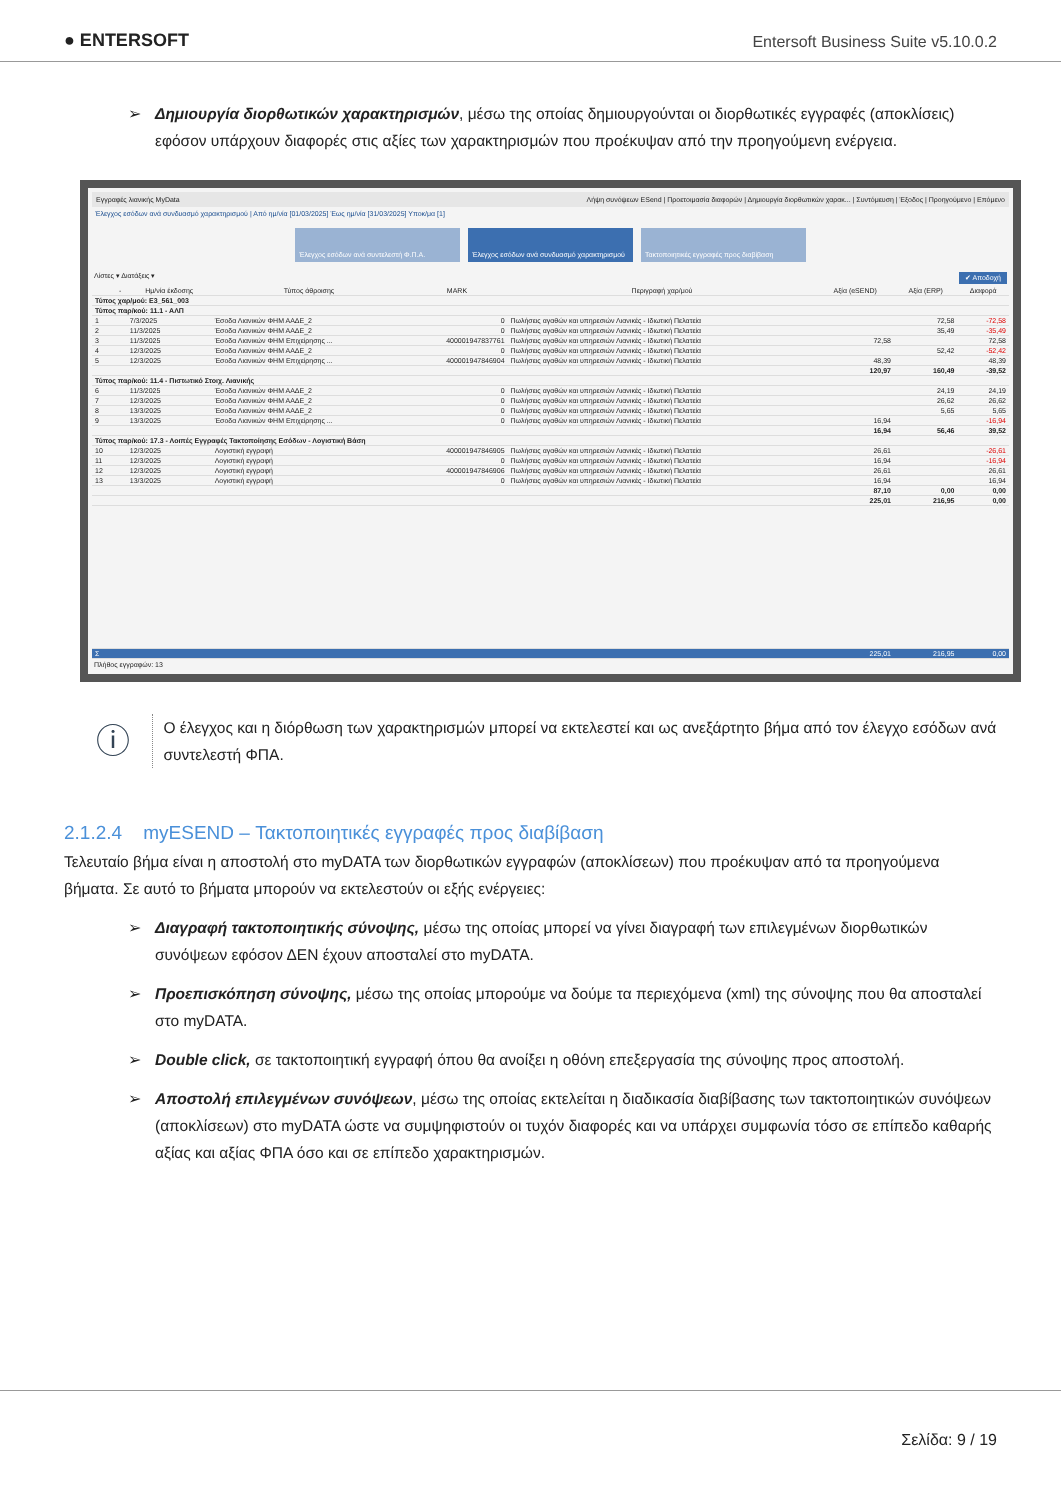● ENTERSOFT
Entersoft Business Suite v5.10.0.2
➢ Δημιουργία διορθωτικών χαρακτηρισμών, μέσω της οποίας δημιουργούνται οι διορθωτικές εγγραφές (αποκλίσεις) εφόσον υπάρχουν διαφορές στις αξίες των χαρακτηρισμών που προέκυψαν από την προηγούμενη ενέργεια.
Εγγραφές λιανικής MyData Λήψη συνόψεων ESend | Προετοιμασία διαφορών | Δημιουργία διορθωτικών χαρακ... | Συντόμευση | Έξοδος | Προηγούμενο | Επόμενο
Έλεγχος εσόδων ανά συνδυασμό χαρακτηρισμού | Από ημ/νία [01/03/2025] Έως ημ/νία [31/03/2025] Υποκ/μα [1]
Έλεγχος εσόδων ανά συντελεστή Φ.Π.Α. Έλεγχος εσόδων ανά συνδυασμό χαρακτηρισμού
Τακτοποιητικές εγγραφές προς διαβίβαση
Λίστες ▾ Διατάξεις ▾ ✔ Αποδοχή
| | - | Ημ/νία έκδοσης | Τύπος άθροισης | MARK | Περιγραφή χαρ/μού | Αξία (eSEND) | Αξία (ERP) | Διαφορά |
| --- | --- | --- | --- | --- | --- | --- | --- | --- |
| Τύπος χαρ/μού: E3_561_003 | | | | | | | | |
| Τύπος παρ/κού: 11.1 - ΑΛΠ | | | | | | | | |
| 1 | | 7/3/2025 | Έσοδα Λιανικών ΦΗΜ ΑΑΔΕ_2 | 0 | Πωλήσεις αγαθών και υπηρεσιών Λιανικές - Ιδιωτική Πελατεία | | 72,58 | -72,58 |
| 2 | | 11/3/2025 | Έσοδα Λιανικών ΦΗΜ ΑΑΔΕ_2 | 0 | Πωλήσεις αγαθών και υπηρεσιών Λιανικές - Ιδιωτική Πελατεία | | 35,49 | -35,49 |
| 3 | | 11/3/2025 | Έσοδα Λιανικών ΦΗΜ Επιχείρησης ... | 400001947837761 | Πωλήσεις αγαθών και υπηρεσιών Λιανικές - Ιδιωτική Πελατεία | 72,58 | | 72,58 |
| 4 | | 12/3/2025 | Έσοδα Λιανικών ΦΗΜ ΑΑΔΕ_2 | 0 | Πωλήσεις αγαθών και υπηρεσιών Λιανικές - Ιδιωτική Πελατεία | | 52,42 | -52,42 |
| 5 | | 12/3/2025 | Έσοδα Λιανικών ΦΗΜ Επιχείρησης ... | 400001947846904 | Πωλήσεις αγαθών και υπηρεσιών Λιανικές - Ιδιωτική Πελατεία | 48,39 | | 48,39 |
| | | | | | | 120,97 | 160,49 | -39,52 |
| Τύπος παρ/κού: 11.4 - Πιστωτικό Στοιχ. Λιανικής | | | | | | | | |
| 6 | | 11/3/2025 | Έσοδα Λιανικών ΦΗΜ ΑΑΔΕ_2 | 0 | Πωλήσεις αγαθών και υπηρεσιών Λιανικές - Ιδιωτική Πελατεία | | 24,19 | 24,19 |
| 7 | | 12/3/2025 | Έσοδα Λιανικών ΦΗΜ ΑΑΔΕ_2 | 0 | Πωλήσεις αγαθών και υπηρεσιών Λιανικές - Ιδιωτική Πελατεία | | 26,62 | 26,62 |
| 8 | | 13/3/2025 | Έσοδα Λιανικών ΦΗΜ ΑΑΔΕ_2 | 0 | Πωλήσεις αγαθών και υπηρεσιών Λιανικές - Ιδιωτική Πελατεία | | 5,65 | 5,65 |
| 9 | | 13/3/2025 | Έσοδα Λιανικών ΦΗΜ Επιχείρησης ... | 0 | Πωλήσεις αγαθών και υπηρεσιών Λιανικές - Ιδιωτική Πελατεία | 16,94 | | -16,94 |
| | | | | | | 16,94 | 56,46 | 39,52 |
| Τύπος παρ/κού: 17.3 - Λοιπές Εγγραφές Τακτοποίησης Εσόδων - Λογιστική Βάση | | | | | | | | |
| 10 | | 12/3/2025 | Λογιστική εγγραφή | 400001947846905 | Πωλήσεις αγαθών και υπηρεσιών Λιανικές - Ιδιωτική Πελατεία | 26,61 | | -26,61 |
| 11 | | 12/3/2025 | Λογιστική εγγραφή | 0 | Πωλήσεις αγαθών και υπηρεσιών Λιανικές - Ιδιωτική Πελατεία | 16,94 | | -16,94 |
| 12 | | 12/3/2025 | Λογιστική εγγραφή | 400001947846906 | Πωλήσεις αγαθών και υπηρεσιών Λιανικές - Ιδιωτική Πελατεία | 26,61 | | 26,61 |
| 13 | | 13/3/2025 | Λογιστική εγγραφή | 0 | Πωλήσεις αγαθών και υπηρεσιών Λιανικές - Ιδιωτική Πελατεία | 16,94 | | 16,94 |
| | | | | | | 87,10 | 0,00 | 0,00 |
| | | | | | | 225,01 | 216,95 | 0,00 |
| Σ | | | | | | 225,01 | 216,95 | 0,00 |
Πλήθος εγγραφών: 13
ⓘ
Ο έλεγχος και η διόρθωση των χαρακτηρισμών μπορεί να εκτελεστεί και ως ανεξάρτητο βήμα από τον έλεγχο εσόδων ανά συντελεστή ΦΠΑ.
2.1.2.4 myESEND – Τακτοποιητικές εγγραφές προς διαβίβαση
Τελευταίο βήμα είναι η αποστολή στο myDATA των διορθωτικών εγγραφών (αποκλίσεων) που προέκυψαν από τα προηγούμενα βήματα. Σε αυτό το βήματα μπορούν να εκτελεστούν οι εξής ενέργειες:
➢ Διαγραφή τακτοποιητικής σύνοψης, μέσω της οποίας μπορεί να γίνει διαγραφή των επιλεγμένων διορθωτικών συνόψεων εφόσον ΔΕΝ έχουν αποσταλεί στο myDATA.
➢ Προεπισκόπηση σύνοψης, μέσω της οποίας μπορούμε να δούμε τα περιεχόμενα (xml) της σύνοψης που θα αποσταλεί στο myDATA.
➢ Double click, σε τακτοποιητική εγγραφή όπου θα ανοίξει η οθόνη επεξεργασία της σύνοψης προς αποστολή.
➢ Αποστολή επιλεγμένων συνόψεων, μέσω της οποίας εκτελείται η διαδικασία διαβίβασης των τακτοποιητικών συνόψεων (αποκλίσεων) στο myDATA ώστε να συμψηφιστούν οι τυχόν διαφορές και να υπάρχει συμφωνία τόσο σε επίπεδο καθαρής αξίας και αξίας ΦΠΑ όσο και σε επίπεδο χαρακτηρισμών.
Σελίδα: 9 / 19